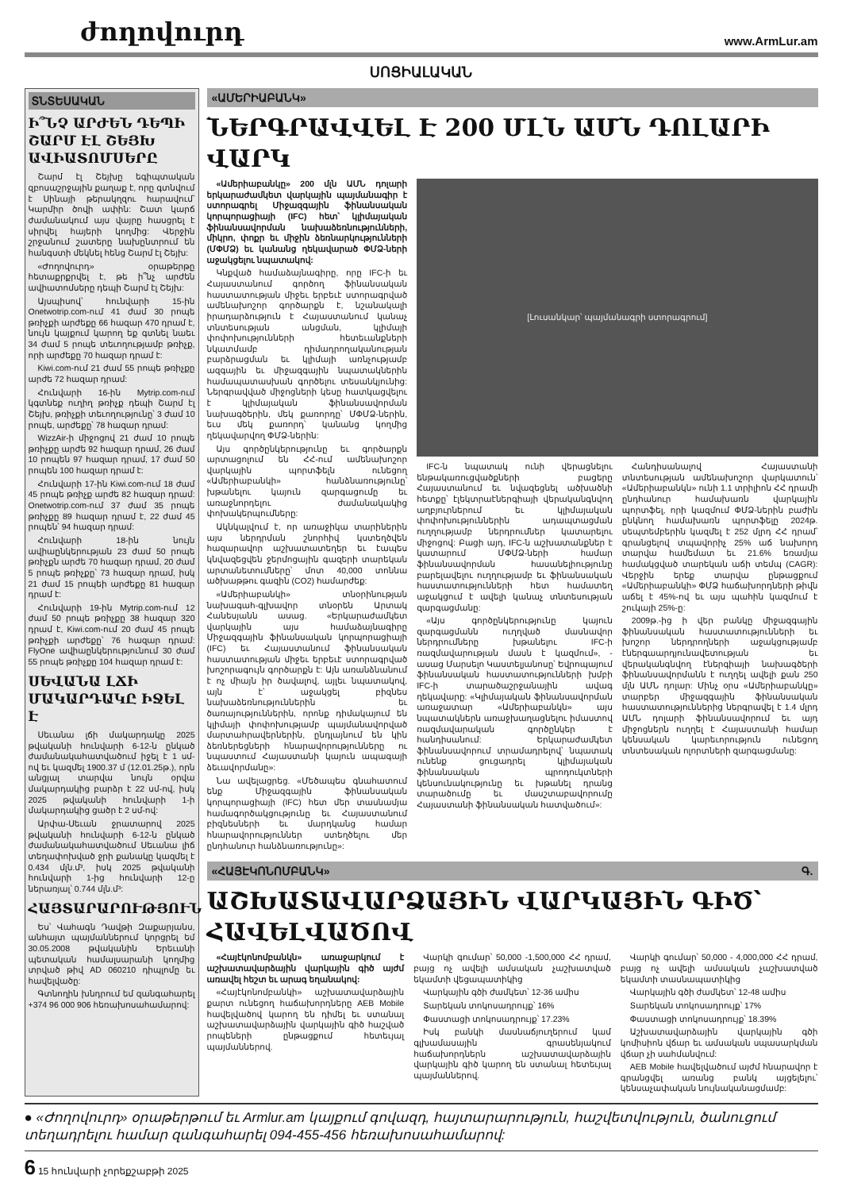ժողովուրդ
www.ArmLur.am
ՍՈՑԻԱԼԱԿԱՆ
ՏՆՏԵՍԱԿԱՆ
Ի՞ՆՉ ԱՐԺԵՆ ԴԵՊԻ ՇԱՐՄ ԷԼ ՇԵՅԽ ԱՎԻԱՏՈՄՍԵՐԸ
Շարմ էլ Շեյխը եգիպտական զբոսաշրջային քաղաք է, որը գտնվում է Սինայի թերակղզու հարավում՝ Կարմիր ծովի ափին: Շատ կարճ ժամանակում այս վայրը հասցրել է սիրվել հայերի կողմից: Վերջին շրջանում շատերը նախընտրում են հանգստի մեկնել հենց Շարմ էլ Շեյխ:
«Ժողովուրդ» օրաթերթը հետաքրքրվել է, թե ի՞նչ արժեն ավիատոմսերը դեպի Շարմ էլ Շեյխ:
Այսպիսով՝ հունվարի 15-ին Onetwotrip.com-ում 41 ժամ 30 րոպե թռիչքի արժեքը 66 հազար 470 դրամ է, նույն կայքում կարող եք գտնել նաեւ 34 ժամ 5 րոպե տեւողությամբ թռիչք, որի արժեքը 70 հազար դրամ է:
Kiwi.com-ում 21 ժամ 55 րոպե թռիչքը արժե 72 հազար դրամ:
Հունվարի 16-ին Mytrip.com-ում կգտնեք ուղիղ թռիչք դեպի Շարմ էլ Շեյխ, թռիչքի տեւողությունը՝ 3 ժամ 10 րոպե, արժեքը՝ 78 հազար դրամ:
WizzAir-ի միջոցով 21 ժամ 10 րոպե թռիչքը արժե 92 հազար դրամ, 26 ժամ 10 րոպեն 97 հազար դրամ, 17 ժամ 50 րոպեն 100 հազար դրամ է:
Հունվարի 17-ին Kiwi.com-ում 18 ժամ 45 րոպե թռիչք արժե 82 հազար դրամ: Onetwotrip.com-ում 37 ժամ 35 րոպե թռիչքը 89 հազար դրամ է, 22 ժամ 45 րոպեն՝ 94 հազար դրամ:
Հունվարի 18-ին նույն ավիաընկերության 23 ժամ 50 րոպե թռիչքն արժե 70 հազար դրամ, 20 ժամ 5 րոպե թռիչքը՝ 73 հազար դրամ, իսկ 21 ժամ 15 րոպեի արժեքը 81 հազար դրամ է:
Հունվարի 19-ին Mytrip.com-ում 12 ժամ 50 րոպե թռիչքը 38 հազար 320 դրամ է, Kiwi.com-ում 20 ժամ 45 րոպե թռիչքի արժեքը՝ 76 հազար դրամ: FlyOne ավիաընկերությունում 30 ժամ 55 րոպե թռիչքը 104 հազար դրամ է:
ՍԵՎԱՆԱ ԼՃԻ ՄԱԿԱՐԴԱԿԸ ԻՋԵԼ Է
Սեւանա լճի մակարդակը 2025 թվականի հունվարի 6-12-ն ընկած ժամանակահատվածում իջել է 1 սմ-ով եւ կազմել 1900.37 մ (12.01.25թ.), որն անցյալ տարվա նույն օրվա մակարդակից բարձր է 22 սմ-ով, իսկ 2025 թվականի հունվարի 1-ի մակարդակից ցածր է 2 սմ-ով:
Արփա-Սեւան ջրատարով 2025 թվականի հունվարի 6-12-ն ընկած ժամանակահատվածում Սեւանա լիճ տեղափոխված ջրի քանակը կազմել է 0.434 մլն.մ³, իսկ 2025 թվականի հունվարի 1-ից հունվարի 12-ը ներառյալ՝ 0.744 մլն.մ³:
ՀԱՅՏԱՐԱՐՈՒԹՅՈՒՆ
Ես՝ Վահագն Դավթի Զաքարյանս, անհայտ պայմաններում կորցրել եմ 30.05.2008 թվականին Երեւանի պետական համալսարանի կողմից տրված թիվ AD 060210 դիպլոմը եւ հավելվածը:
Գտնողին խնդրում եմ զանգահարել +374 96 000 906 հեռախոսահամարով:
«ԱՄԵՐԻԱԲԱՆԿ»
ՆԵՐԳՐԱՎՎԵԼ Է 200 ՄԼՆ ԱՄՆ ԴՈԼԱՐԻ ՎԱՐԿ
«Ամերիաբանկը» 200 մլն ԱՄՆ դոլարի երկարաժամկետ վարկային պայմանագիր է ստորագրել Միջազգային ֆինանսական կորպորացիայի (IFC) հետ՝ կլիմայական ֆինանսավորման նախաձեռնությունների, միկրո, փոքր եւ միջին ձեռնարկությունների (ՄՓՄՁ) եւ կանանց ղեկավարած ՓՄՁ-ների աջակցելու նպատակով:
Կնքված համաձայնագիրը, որը IFC-ի եւ Հայաստանում գործող ֆինանսական հաստատության միջեւ երբեւէ ստորագրված ամենախոշոր գործարքն է, նշանակալի իրադարձություն է Հայաստանում կանաչ տնտեսության անցման, կլիմայի փոփոխությունների հետեւանքների նկատմամբ դիմադրողականության բարձրացման եւ կլիմայի առնչությամբ ազգային եւ միջազգային նպատակներին համապատասխան գործելու տեսանկյունից: Ներգրավված միջոցների կեսը հատկացվելու է կլիմայական ֆինանսավորման նախագծերին, մեկ քառորդը՝ ՄՓՄՁ-ներին, եւս մեկ քառորդ՝ կանանց կողմից ղեկավարվող ՓՄՁ-ներին:
Այս գործընկերությունը եւ գործարքն արտացոլում են ՀՀ-ում ամենախոշոր վարկային պորտֆելն ունեցող «Ամերիաբանկի» հանձնառությունը՝ խթանելու կայուն զարգացումը եւ առաջնորդելու ժամանակակից փոխակերպումները:
Ակնկալվում է, որ առաջիկա տարիներին այս ներդրման շնորհիվ կստեղծվեն հազարավոր աշխատատեղեր եւ էապես կնվազեցվեն ջերմոցային գազերի տարեկան արտանետումները՝ մոտ 40,000 տոննա ածխաթթու գազին (CO2) համարժեք:
«Ամերիաբանկի» տնօրինության նախագահ-գլխավոր տնօրեն Արտակ Հանեսյանն ասաց. «Երկարաժամկետ վարկային այս համաձայնագիրը Միջազգային ֆինանսական կորպորացիայի (IFC) եւ Հայաստանում ֆինանսական հաստատության միջեւ երբեւէ ստորագրված խոշորագույն գործարքն է: Այն առանձնանում է ոչ միայն իր ծավալով, այլեւ նպատակով, այն է՝ աջակցել բիզնես նախաձեռնություններին եւ ծառայություններին, որոնք դիմակայում են կլիմայի փոփոխությամբ պայմանավորված մարտահրավերներին, ընդլայնում են կին ձեռներեցների հնարավորությունները ու նպաստում Հայաստանի կայուն ապագայի ձեւավորմանը»:
Նա ավելացրեց. «Մեծապես գնահատում ենք Միջազգային ֆինանսական կորպորացիայի (IFC) հետ մեր տասնամյա համագործակցությունը եւ Հայաստանում բիզնեսների եւ մարդկանց համար հնարավորություններ ստեղծելու մեր ընդհանուր հանձնառությունը»:
[Լուսանկար՝ պայմանագրի ստորագրում]
IFC-ն նպատակ ունի վերացնելու ենթակառուցվածքների բացերը Հայաստանում եւ նվազեցնել ածխածնի հետքը՝ էլեկտրաէներգիայի վերականգնվող աղբյուրներում եւ կլիմայական փոփոխություններին ադապտացման ուղղությամբ ներդրումներ կատարելու միջոցով: Բացի այդ, IFC-ն աշխատանքներ է կատարում ՄՓՄՁ-ների համար ֆինանսավորման հասանելիությունը բարելավելու ուղղությամբ եւ ֆինանսական հաստատությունների հետ համատեղ աջակցում է ավելի կանաչ տնտեսության զարգացմանը:
«Այս գործընկերությունը կայուն զարգացմանն ուղղված մասնավոր ներդրումները խթանելու IFC-ի ռազմավարության մասն է կազմում», - ասաց Մարսելո Կաստելյանոսը՝ Եվրոպայում ֆինանսական հաստատությունների խմբի IFC-ի տարածաշրջանային ավագ ղեկավարը: «Կլիմայական ֆինանսավորման առաջատար «Ամերիաբանկն» այս նպատակներն առաջխաղացնելու իմաստով ռազմավարական գործընկեր է հանդիսանում: Երկարաժամկետ ֆինանսավորում տրամադրելով՝ նպատակ ունենք ցուցադրել կլիմայական ֆինանսական պրոդուկտների կենսունակությունը եւ խթանել դրանց տարածումը եւ մասշտաբավորումը Հայաստանի ֆինանսական հատվածում»:
Հանդիսանալով Հայաստանի տնտեսության ամենախոշոր վարկատուն՝ «Ամերիաբանկն» ունի 1.1 տրիլիոն ՀՀ դրամի ընդհանուր համախառն վարկային պորտֆել, որի կազմում ՓՄՁ-ներին բաժին ընկնող համախառն պորտֆելը 2024թ. սեպտեմբերին կազմել է 252 մլրդ ՀՀ դրամ՝ գրանցելով տպավորիչ 25% աճ նախորդ տարվա համեմատ եւ 21.6% եռամյա համակցված տարեկան աճի տեմպ (CAGR): Վերջին երեք տարվա ընթացքում «Ամերիաբանկի» ՓՄՁ հաճախորդների թիվն աճել է 45%-ով եւ այս պահին կազմում է շուկայի 25%-ը:
2009թ.-ից ի վեր բանկը միջազգային ֆինանսական հաստատությունների եւ խոշոր ներդրողների աջակցությամբ էներգաարդյունավետության եւ վերականգնվող էներգիայի նախագծերի ֆինանսավորմանն է ուղղել ավելի քան 250 մլն ԱՄՆ դոլար: Մինչ օրս «Ամերիաբանկը» տարբեր միջազգային ֆինանսական հաստատություններից ներգրավել է 1.4 մլրդ ԱՄՆ դոլարի ֆինանսավորում եւ այդ միջոցներն ուղղել է Հայաստանի համար կենսական կարեւորություն ունեցող տնտեսական ոլորտների զարգացմանը:
«ՀԱՅԷԿՈՆՈՄԲԱՆԿ» Գ.
ԱՇԽԱՏԱՎԱՐՁԱՅԻՆ ՎԱՐԿԱՅԻՆ ԳԻԾ՝ ՀԱՎԵԼՎԱԾՈՎ
«Հայէկոնոմբանկն» առաջարկում է աշխատավարձային վարկային գիծ այժմ առավել հեշտ եւ արագ եղանակով:
«Հայէկոնոմբանկի» աշխատավարձային քարտ ունեցող հաճախորդները AEB Mobile հավելվածով կարող են դիմել եւ ստանալ աշխատավարձային վարկային գիծ հաշված րոպեների ընթացքում հետեւյալ պայմաններով.
Վարկի գումար՝ 50,000 -1,500,000 ՀՀ դրամ, բայց ոչ ավելի ամսական չաշխատված եկամտի վեցապատիկից
Վարկային գծի ժամկետ՝ 12-36 ամիս
Տարեկան տոկոսադրույք՝ 16%
Փաստացի տոկոսադրույք՝ 17.23%
Իսկ բանկի մասնաճյուղերում կամ գլխամասային գրասենյակում հաճախորդներն աշխատավարձային վարկային գիծ կարող են ստանալ հետեւյալ պայմաններով.
Վարկի գումար՝ 50,000 - 4,000,000 ՀՀ դրամ, բայց ոչ ավելի ամսական չաշխատված եկամտի տասնապատիկից
Վարկային գծի ժամկետ՝ 12-48 ամիս
Տարեկան տոկոսադրույք՝ 17%
Փաստացի տոկոսադրույք՝ 18.39%
Աշխատավարձային վարկային գծի կոմիսիոն վճար եւ ամսական սպասարկման վճար չի սահմանվում:
AEB Mobile հավելվածում այժմ հնարավոր է գրանցվել առանց բանկ այցելելու՝ կենսաչափական նույնականացմամբ:
● «Ժողովուրդ» օրաթերթում եւ Armlur.am կայքում գովազդ, հայտարարություն, հաշվետվություն, ծանուցում տեղադրելու համար զանգահարել 094-455-456 հեռախոսահամարով:
6 15 հունվարի չորեքշաբթի 2025